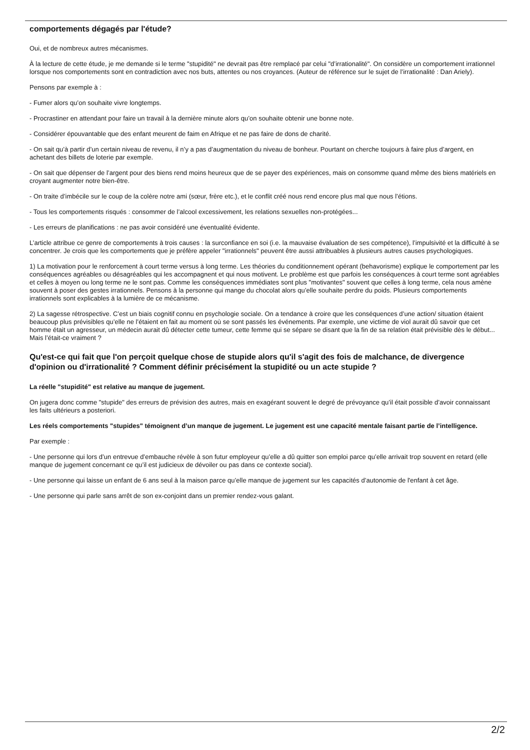comportements dégagés par l'étude?
Oui, et de nombreux autres mécanismes.
À la lecture de cette étude, je me demande si le terme "stupidité" ne devrait pas être remplacé par celui "d’irrationalité". On considère un comportement irrationnel lorsque nos comportements sont en contradiction avec nos buts, attentes ou nos croyances. (Auteur de référence sur le sujet de l’irrationalité : Dan Ariely).
Pensons par exemple à :
- Fumer alors qu’on souhaite vivre longtemps.
- Procrastiner en attendant pour faire un travail à la dernière minute alors qu’on souhaite obtenir une bonne note.
- Considérer épouvantable que des enfant meurent de faim en Afrique et ne pas faire de dons de charité.
- On sait qu’à partir d’un certain niveau de revenu, il n’y a pas d’augmentation du niveau de bonheur. Pourtant on cherche toujours à faire plus d’argent, en achetant des billets de loterie par exemple.
- On sait que dépenser de l’argent pour des biens rend moins heureux que de se payer des expériences, mais on consomme quand même des biens matériels en croyant augmenter notre bien-être.
- On traite d’imbécile sur le coup de la colère notre ami (sœur, frère etc.), et le conflit créé nous rend encore plus mal que nous l’étions.
- Tous les comportements risqués : consommer de l’alcool excessivement, les relations sexuelles non-protégées...
- Les erreurs de planifications : ne pas avoir considéré une éventualité évidente.
L’article attribue ce genre de comportements à trois causes : la surconfiance en soi (i.e. la mauvaise évaluation de ses compétence), l’impulsivité et la difficulté à se concentrer. Je crois que les comportements que je préfère appeler "irrationnels" peuvent être aussi attribuables à plusieurs autres causes psychologiques.
1) La motivation pour le renforcement à court terme versus à long terme. Les théories du conditionnement opérant (behavorisme) explique le comportement par les conséquences agréables ou désagréables qui les accompagnent et qui nous motivent. Le problème est que parfois les conséquences à court terme sont agréables et celles à moyen ou long terme ne le sont pas. Comme les conséquences immédiates sont plus "motivantes" souvent que celles à long terme, cela nous amène souvent à poser des gestes irrationnels. Pensons à la personne qui mange du chocolat alors qu’elle souhaite perdre du poids. Plusieurs comportements irrationnels sont explicables à la lumière de ce mécanisme.
2) La sagesse rétrospective. C’est un biais cognitif connu en psychologie sociale. On a tendance à croire que les conséquences d’une action/ situation étaient beaucoup plus prévisibles qu’elle ne l’étaient en fait au moment où se sont passés les événements. Par exemple, une victime de viol aurait dû savoir que cet homme était un agresseur, un médecin aurait dû détecter cette tumeur, cette femme qui se sépare se disant que la fin de sa relation était prévisible dès le début... Mais l’était-ce vraiment ?
Qu'est-ce qui fait que l'on perçoit quelque chose de stupide alors qu'il s'agit des fois de malchance, de divergence d'opinion ou d'irrationalité ? Comment définir précisément la stupidité ou un acte stupide ?
La réelle "stupidité" est relative au manque de jugement.
On jugera donc comme "stupide" des erreurs de prévision des autres, mais en exagérant souvent le degré de prévoyance qu’il était possible d’avoir connaissant les faits ultérieurs a posteriori.
Les réels comportements "stupides" témoignent d’un manque de jugement. Le jugement est une capacité mentale faisant partie de l’intelligence.
Par exemple :
- Une personne qui lors d’un entrevue d’embauche révèle à son futur employeur qu’elle a dû quitter son emploi parce qu’elle arrivait trop souvent en retard (elle manque de jugement concernant ce qu’il est judicieux de dévoiler ou pas dans ce contexte social).
- Une personne qui laisse un enfant de 6 ans seul à la maison parce qu’elle manque de jugement sur les capacités d’autonomie de l'enfant à cet âge.
- Une personne qui parle sans arrêt de son ex-conjoint dans un premier rendez-vous galant.
2/2